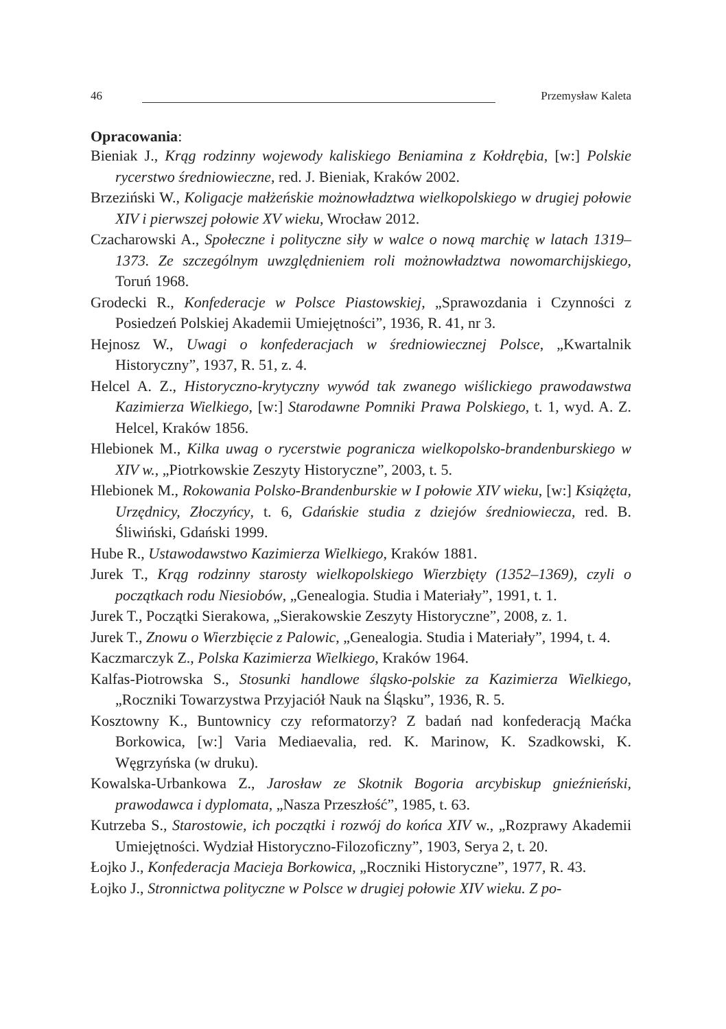46 Przemysław Kaleta
Opracowania:
Bieniak J., Krąg rodzinny wojewody kaliskiego Beniamina z Kołdrębia, [w:] Polskie rycerstwo średniowieczne, red. J. Bieniak, Kraków 2002.
Brzeziński W., Koligacje małżeńskie możnowładztwa wielkopolskiego w drugiej połowie XIV i pierwszej połowie XV wieku, Wrocław 2012.
Czacharowski A., Społeczne i polityczne siły w walce o nową marchię w latach 1319–1373. Ze szczególnym uwzględnieniem roli możnowładztwa nowomarchijskiego, Toruń 1968.
Grodecki R., Konfederacje w Polsce Piastowskiej, „Sprawozdania i Czynności z Posiedzeń Polskiej Akademii Umiejętności”, 1936, R. 41, nr 3.
Hejnosz W., Uwagi o konfederacjach w średniowiecznej Polsce, „Kwartalnik Historyczny”, 1937, R. 51, z. 4.
Helcel A. Z., Historyczno-krytyczny wywód tak zwanego wiślickiego prawodawstwa Kazimierza Wielkiego, [w:] Starodawne Pomniki Prawa Polskiego, t. 1, wyd. A. Z. Helcel, Kraków 1856.
Hlebionek M., Kilka uwag o rycerstwie pogranicza wielkopolsko-brandenburskiego w XIV w., „Piotrkowskie Zeszyty Historyczne”, 2003, t. 5.
Hlebionek M., Rokowania Polsko-Brandenburskie w I połowie XIV wieku, [w:] Książęta, Urzędnicy, Złoczyńcy, t. 6, Gdańskie studia z dziejów średniowiecza, red. B. Śliwiński, Gdański 1999.
Hube R., Ustawodawstwo Kazimierza Wielkiego, Kraków 1881.
Jurek T., Krąg rodzinny starosty wielkopolskiego Wierzbięty (1352–1369), czyli o początkach rodu Niesiobów, „Genealogia. Studia i Materiały”, 1991, t. 1.
Jurek T., Początki Sierakowa, „Sierakowskie Zeszyty Historyczne”, 2008, z. 1.
Jurek T., Znowu o Wierzbięcie z Palowic, „Genealogia. Studia i Materiały”, 1994, t. 4.
Kaczmarczyk Z., Polska Kazimierza Wielkiego, Kraków 1964.
Kalfas-Piotrowska S., Stosunki handlowe śląsko-polskie za Kazimierza Wielkiego, „Roczniki Towarzystwa Przyjaciół Nauk na Śląsku”, 1936, R. 5.
Kosztowny K., Buntownicy czy reformatorzy? Z badań nad konfederacją Maćka Borkowica, [w:] Varia Mediaevalia, red. K. Marinow, K. Szadkowski, K. Węgrzyńska (w druku).
Kowalska-Urbankowa Z., Jarosław ze Skotnik Bogoria arcybiskup gnieźnieński, prawodawca i dyplomata, „Nasza Przeszłość”, 1985, t. 63.
Kutrzeba S., Starostowie, ich początki i rozwój do końca XIV w., „Rozprawy Akademii Umiejętności. Wydział Historyczno-Filozoficzny”, 1903, Serya 2, t. 20.
Łojko J., Konfederacja Macieja Borkowica, „Roczniki Historyczne”, 1977, R. 43.
Łojko J., Stronnictwa polityczne w Polsce w drugiej połowie XIV wieku. Z po-